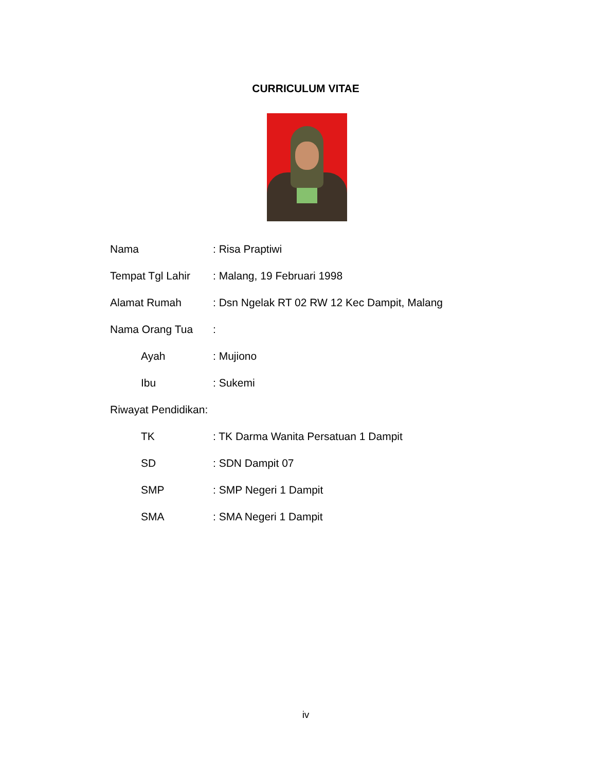CURRICULUM VITAE
Nama: Risa Praptiwi
Tempat Tgl Lahir: Malang, 19 Februari 1998
Alamat Rumah: Dsn Ngelak RT 02 RW 12 Kec Dampit, Malang
Nama Orang Tua:
Ayah: Mujiono
Ibu: Sukemi
Riwayat Pendidikan:
TK: TK Darma Wanita Persatuan 1 Dampit
SD: SDN Dampit 07
SMP: SMP Negeri 1 Dampit
SMA: SMA Negeri 1 Dampit
iv